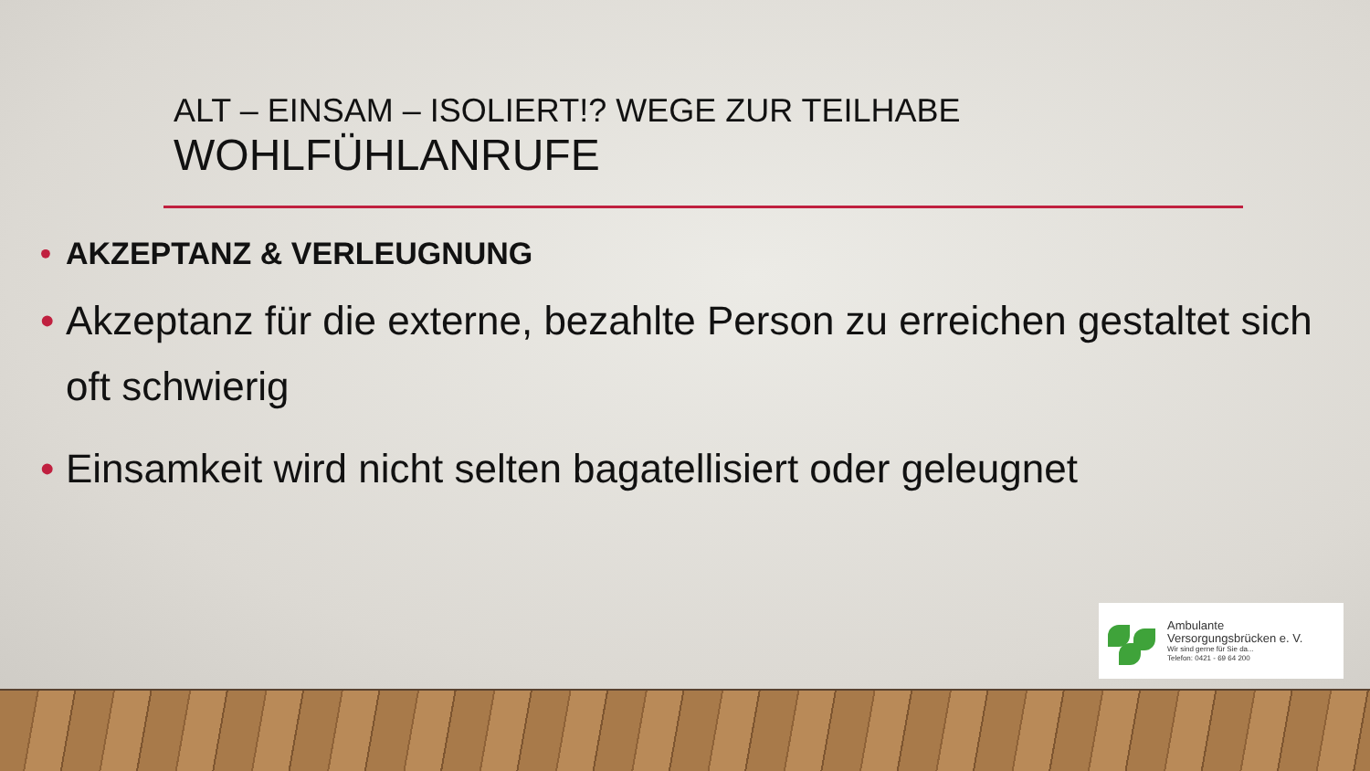ALT – EINSAM – ISOLIERT!? WEGE ZUR TEILHABE
WOHLFÜHLANRUFE
• AKZEPTANZ & VERLEUGNUNG
• Akzeptanz für die externe, bezahlte Person zu erreichen gestaltet sich oft schwierig
• Einsamkeit wird nicht selten bagatellisiert oder geleugnet
Ambulante
Versorgungsbrücken e. V.
Wir sind gerne für Sie da...
Telefon: 0421 - 69 64 200